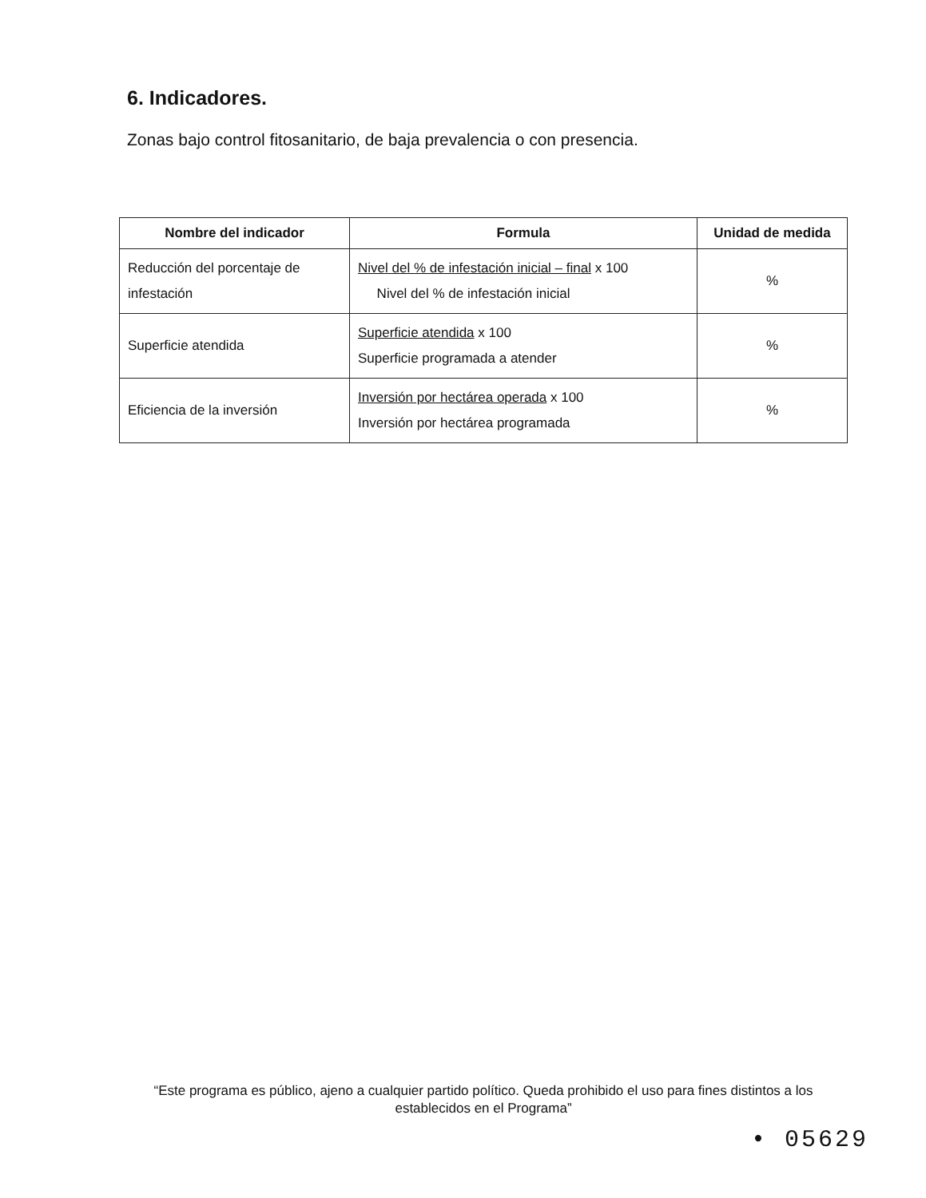6. Indicadores.
Zonas bajo control fitosanitario, de baja prevalencia o con presencia.
| Nombre del indicador | Formula | Unidad de medida |
| --- | --- | --- |
| Reducción del porcentaje de infestación | Nivel del % de infestación inicial – final x 100 Nivel del % de infestación inicial | % |
| Superficie atendida | Superficie atendida x 100 Superficie programada a atender | % |
| Eficiencia de la inversión | Inversión por hectárea operada x 100 Inversión por hectárea programada | % |
“Este programa es público, ajeno a cualquier partido político. Queda prohibido el uso para fines distintos a los establecidos en el Programa”
• 05629